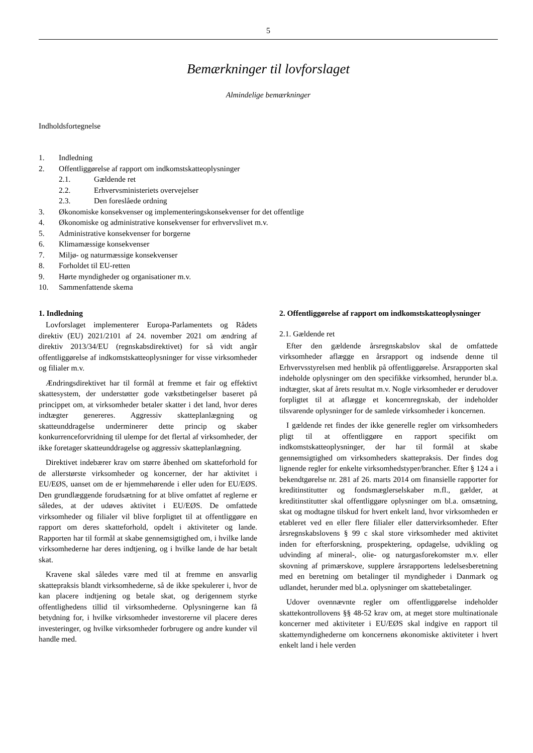5
Bemærkninger til lovforslaget
Almindelige bemærkninger
Indholdsfortegnelse
1. Indledning
2. Offentliggørelse af rapport om indkomstskatteoplysninger
2.1. Gældende ret
2.2. Erhvervsministeriets overvejelser
2.3. Den foreslåede ordning
3. Økonomiske konsekvenser og implementeringskonsekvenser for det offentlige
4. Økonomiske og administrative konsekvenser for erhvervslivet m.v.
5. Administrative konsekvenser for borgerne
6. Klimamæssige konsekvenser
7. Miljø- og naturmæssige konsekvenser
8. Forholdet til EU-retten
9. Hørte myndigheder og organisationer m.v.
10. Sammenfattende skema
1. Indledning
Lovforslaget implementerer Europa-Parlamentets og Rådets direktiv (EU) 2021/2101 af 24. november 2021 om ændring af direktiv 2013/34/EU (regnskabsdirektivet) for så vidt angår offentliggørelse af indkomstskatteoplysninger for visse virksomheder og filialer m.v.
Ændringsdirektivet har til formål at fremme et fair og effektivt skattesystem, der understøtter gode vækstbetingelser baseret på princippet om, at virksomheder betaler skatter i det land, hvor deres indtægter genereres. Aggressiv skatteplanlægning og skatteunddragelse underminerer dette princip og skaber konkurrenceforvridning til ulempe for det flertal af virksomheder, der ikke foretager skatteunddragelse og aggressiv skatteplanlægning.
Direktivet indebærer krav om større åbenhed om skatteforhold for de allerstørste virksomheder og koncerner, der har aktivitet i EU/EØS, uanset om de er hjemmehørende i eller uden for EU/EØS. Den grundlæggende forudsætning for at blive omfattet af reglerne er således, at der udøves aktivitet i EU/EØS. De omfattede virksomheder og filialer vil blive forpligtet til at offentliggøre en rapport om deres skatteforhold, opdelt i aktiviteter og lande. Rapporten har til formål at skabe gennemsigtighed om, i hvilke lande virksomhederne har deres indtjening, og i hvilke lande de har betalt skat.
Kravene skal således være med til at fremme en ansvarlig skattepraksis blandt virksomhederne, så de ikke spekulerer i, hvor de kan placere indtjening og betale skat, og derigennem styrke offentlighedens tillid til virksomhederne. Oplysningerne kan få betydning for, i hvilke virksomheder investorerne vil placere deres investeringer, og hvilke virksomheder forbrugere og andre kunder vil handle med.
2. Offentliggørelse af rapport om indkomstskatteoplysninger
2.1. Gældende ret
Efter den gældende årsregnskabslov skal de omfattede virksomheder aflægge en årsrapport og indsende denne til Erhvervsstyrelsen med henblik på offentliggørelse. Årsrapporten skal indeholde oplysninger om den specifikke virksomhed, herunder bl.a. indtægter, skat af årets resultat m.v. Nogle virksomheder er derudover forpligtet til at aflægge et koncernregnskab, der indeholder tilsvarende oplysninger for de samlede virksomheder i koncernen.
I gældende ret findes der ikke generelle regler om virksomheders pligt til at offentliggøre en rapport specifikt om indkomstskatteoplysninger, der har til formål at skabe gennemsigtighed om virksomheders skattepraksis. Der findes dog lignende regler for enkelte virksomhedstyper/brancher. Efter § 124 a i bekendtgørelse nr. 281 af 26. marts 2014 om finansielle rapporter for kreditinstitutter og fondsmæglerselskaber m.fl., gælder, at kreditinstitutter skal offentliggøre oplysninger om bl.a. omsætning, skat og modtagne tilskud for hvert enkelt land, hvor virksomheden er etableret ved en eller flere filialer eller dattervirksomheder. Efter årsregnskabslovens § 99 c skal store virksomheder med aktivitet inden for efterforskning, prospektering, opdagelse, udvikling og udvinding af mineral-, olie- og naturgasforekomster m.v. eller skovning af primærskove, supplere årsrapportens ledelsesberetning med en beretning om betalinger til myndigheder i Danmark og udlandet, herunder med bl.a. oplysninger om skattebetalinger.
Udover ovennævnte regler om offentliggørelse indeholder skattekontrollovens §§ 48-52 krav om, at meget store multinationale koncerner med aktiviteter i EU/EØS skal indgive en rapport til skattemyndighederne om koncernens økonomiske aktiviteter i hvert enkelt land i hele verden